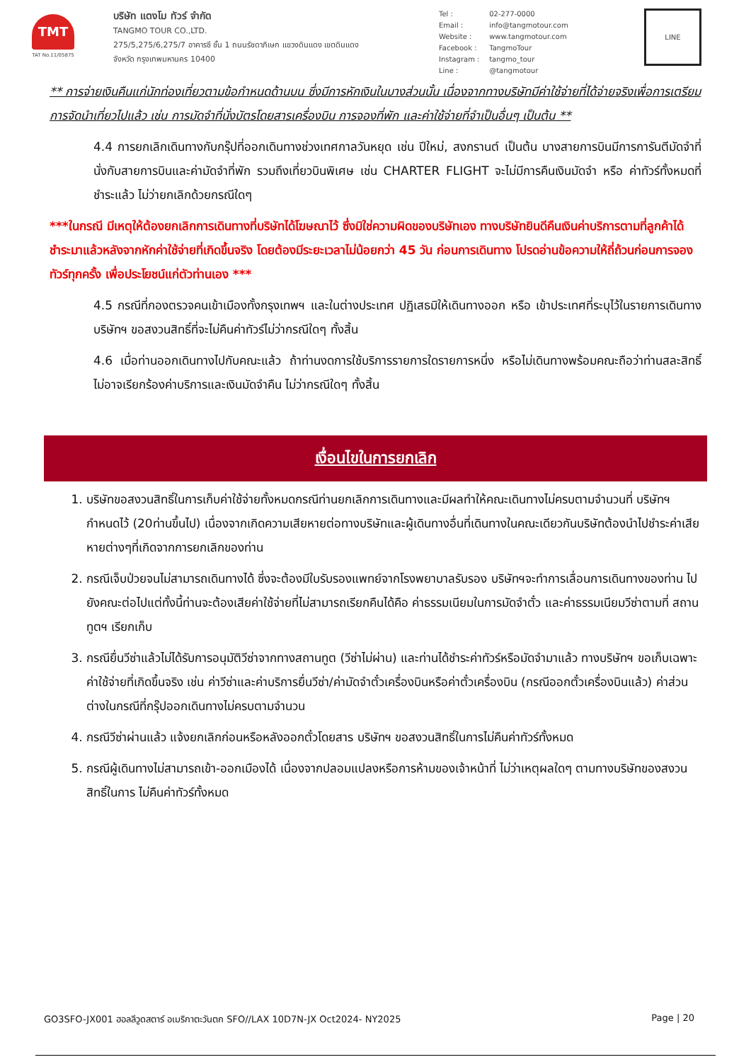TMT
TAT No.11/05875
บริษัท แตงโม ทัวร์ จำกัด
TANGMO TOUR CO.,LTD.
275/5,275/6,275/7 อาคารซี ชั้น 1 ถนนรัชดาภิเษก แขวงดินแดง เขตดินแดง
จังหวัด กรุงเทพมหานคร 10400
Tel : 02-277-0000
Email : info@tangmotour.com
Website : www.tangmotour.com
Facebook : TangmoTour
Instagram : tangmo_tour
Line : @tangmotour
LINE
** การจ่ายเงินคืนแก่นักท่องเที่ยวตามข้อกำหนดด้านบน ซึ่งมีการหักเงินในบางส่วนนั้น เนื่องจากทางบริษัทมีค่าใช้จ่ายที่ได้จ่ายจริงเพื่อการเตรียมการจัดนำเที่ยวไปแล้ว เช่น การมัดจำที่นั่งบัตรโดยสารเครื่องบิน การจองที่พัก และค่าใช้จ่ายที่จำเป็นอื่นๆ เป็นต้น **
4.4 การยกเลิกเดินทางกับกรุ๊ปที่ออกเดินทางช่วงเทศกาลวันหยุด เช่น ปีใหม่, สงกรานต์ เป็นต้น บางสายการบินมีการการันตีมัดจำที่นั่งกับสายการบินและค่ามัดจำที่พัก รวมถึงเที่ยวบินพิเศษ เช่น CHARTER FLIGHT จะไม่มีการคืนเงินมัดจำ หรือ ค่าทัวร์ทั้งหมดที่ชำระแล้ว ไม่ว่ายกเลิกด้วยกรณีใดๆ
***ในกรณี มีเหตุให้ต้องยกเลิกการเดินทางที่บริษัทได้โฆษณาไว้ ซึ่งมิใช่ความผิดของบริษัทเอง ทางบริษัทยินดีคืนเงินค่าบริการตามที่ลูกค้าได้ชำระมาแล้วหลังจากหักค่าใช้จ่ายที่เกิดขึ้นจริง โดยต้องมีระยะเวลาไม่น้อยกว่า 45 วัน ก่อนการเดินทาง โปรดอ่านข้อความให้ถี่ถ้วนก่อนการจองทัวร์ทุกครั้ง เพื่อประโยชน์แก่ตัวท่านเอง ***
4.5 กรณีที่กองตรวจคนเข้าเมืองทั้งกรุงเทพฯ และในต่างประเทศ ปฏิเสธมิให้เดินทางออก หรือ เข้าประเทศที่ระบุไว้ในรายการเดินทาง บริษัทฯ ขอสงวนสิทธิ์ที่จะไม่คืนค่าทัวร์ไม่ว่ากรณีใดๆ ทั้งสิ้น
4.6 เมื่อท่านออกเดินทางไปกับคณะแล้ว ถ้าท่านงดการใช้บริการรายการใดรายการหนึ่ง หรือไม่เดินทางพร้อมคณะถือว่าท่านสละสิทธิ์ ไม่อาจเรียกร้องค่าบริการและเงินมัดจำคืน ไม่ว่ากรณีใดๆ ทั้งสิ้น
เงื่อนไขในการยกเลิก
1. บริษัทขอสงวนสิทธิ์ในการเก็บค่าใช้จ่ายทั้งหมดกรณีท่านยกเลิกการเดินทางและมีผลทำให้คณะเดินทางไม่ครบตามจำนวนที่ บริษัทฯกำหนดไว้ (20ท่านขึ้นไป) เนื่องจากเกิดความเสียหายต่อทางบริษัทและผู้เดินทางอื่นที่เดินทางในคณะเดียวกันบริษัทต้องนำไปชำระค่าเสียหายต่างๆที่เกิดจากการยกเลิกของท่าน
2. กรณีเจ็บป่วยจนไม่สามารถเดินทางได้ ซึ่งจะต้องมีใบรับรองแพทย์จากโรงพยาบาลรับรอง บริษัทฯจะทำการเลื่อนการเดินทางของท่าน ไปยังคณะต่อไปแต่ทั้งนี้ท่านจะต้องเสียค่าใช้จ่ายที่ไม่สามารถเรียกคืนได้คือ ค่าธรรมเนียมในการมัดจำตั๋ว และค่าธรรมเนียมวีซ่าตามที่ สถานทูตฯ เรียกเก็บ
3. กรณียื่นวีซ่าแล้วไม่ได้รับการอนุมัติวีซ่าจากทางสถานทูต (วีซ่าไม่ผ่าน) และท่านได้ชำระค่าทัวร์หรือมัดจำมาแล้ว ทางบริษัทฯ ขอเก็บเฉพาะค่าใช้จ่ายที่เกิดขึ้นจริง เช่น ค่าวีซ่าและค่าบริการยื่นวีซ่า/ค่ามัดจำตั๋วเครื่องบินหรือค่าตั๋วเครื่องบิน (กรณีออกตั๋วเครื่องบินแล้ว) ค่าส่วนต่างในกรณีที่กรุ๊ปออกเดินทางไม่ครบตามจำนวน
4. กรณีวีซ่าผ่านแล้ว แจ้งยกเลิกก่อนหรือหลังออกตั๋วโดยสาร บริษัทฯ ขอสงวนสิทธิ์ในการไม่คืนค่าทัวร์ทั้งหมด
5. กรณีผู้เดินทางไม่สามารถเข้า-ออกเมืองได้ เนื่องจากปลอมแปลงหรือการห้ามของเจ้าหน้าที่ ไม่ว่าเหตุผลใดๆ ตามทางบริษัทของสงวนสิทธิ์ในการ ไม่คืนค่าทัวร์ทั้งหมด
GO3SFO-JX001 ฮอลลีวูดสตาร์ อเมริกาตะวันตก SFO//LAX 10D7N-JX Oct2024- NY2025 Page | 20